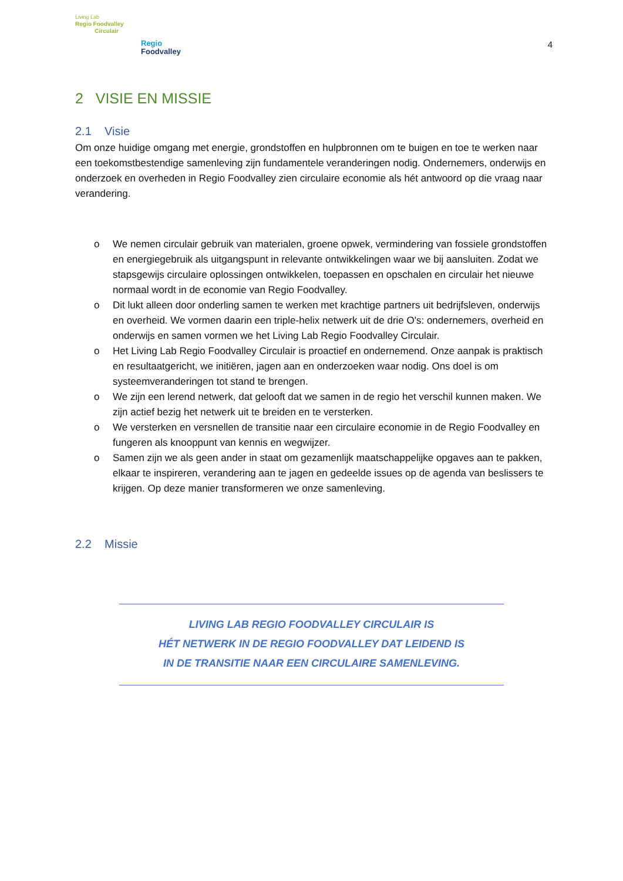Living Lab
Regio Foodvalley
Circulair
Regio
Foodvalley
4
2 VISIE EN MISSIE
2.1 Visie
Om onze huidige omgang met energie, grondstoffen en hulpbronnen om te buigen en toe te werken naar een toekomstbestendige samenleving zijn fundamentele veranderingen nodig. Ondernemers, onderwijs en onderzoek en overheden in Regio Foodvalley zien circulaire economie als hét antwoord op die vraag naar verandering.
o We nemen circulair gebruik van materialen, groene opwek, vermindering van fossiele grondstoffen en energiegebruik als uitgangspunt in relevante ontwikkelingen waar we bij aansluiten. Zodat we stapsgewijs circulaire oplossingen ontwikkelen, toepassen en opschalen en circulair het nieuwe normaal wordt in de economie van Regio Foodvalley.
o Dit lukt alleen door onderling samen te werken met krachtige partners uit bedrijfsleven, onderwijs en overheid. We vormen daarin een triple-helix netwerk uit de drie O's: ondernemers, overheid en onderwijs en samen vormen we het Living Lab Regio Foodvalley Circulair.
o Het Living Lab Regio Foodvalley Circulair is proactief en ondernemend. Onze aanpak is praktisch en resultaatgericht, we initiëren, jagen aan en onderzoeken waar nodig. Ons doel is om systeemveranderingen tot stand te brengen.
o We zijn een lerend netwerk, dat gelooft dat we samen in de regio het verschil kunnen maken. We zijn actief bezig het netwerk uit te breiden en te versterken.
o We versterken en versnellen de transitie naar een circulaire economie in de Regio Foodvalley en fungeren als knooppunt van kennis en wegwijzer.
o Samen zijn we als geen ander in staat om gezamenlijk maatschappelijke opgaves aan te pakken, elkaar te inspireren, verandering aan te jagen en gedeelde issues op de agenda van beslissers te krijgen. Op deze manier transformeren we onze samenleving.
2.2 Missie
LIVING LAB REGIO FOODVALLEY CIRCULAIR IS
HÉT NETWERK IN DE REGIO FOODVALLEY DAT LEIDEND IS
IN DE TRANSITIE NAAR EEN CIRCULAIRE SAMENLEVING.